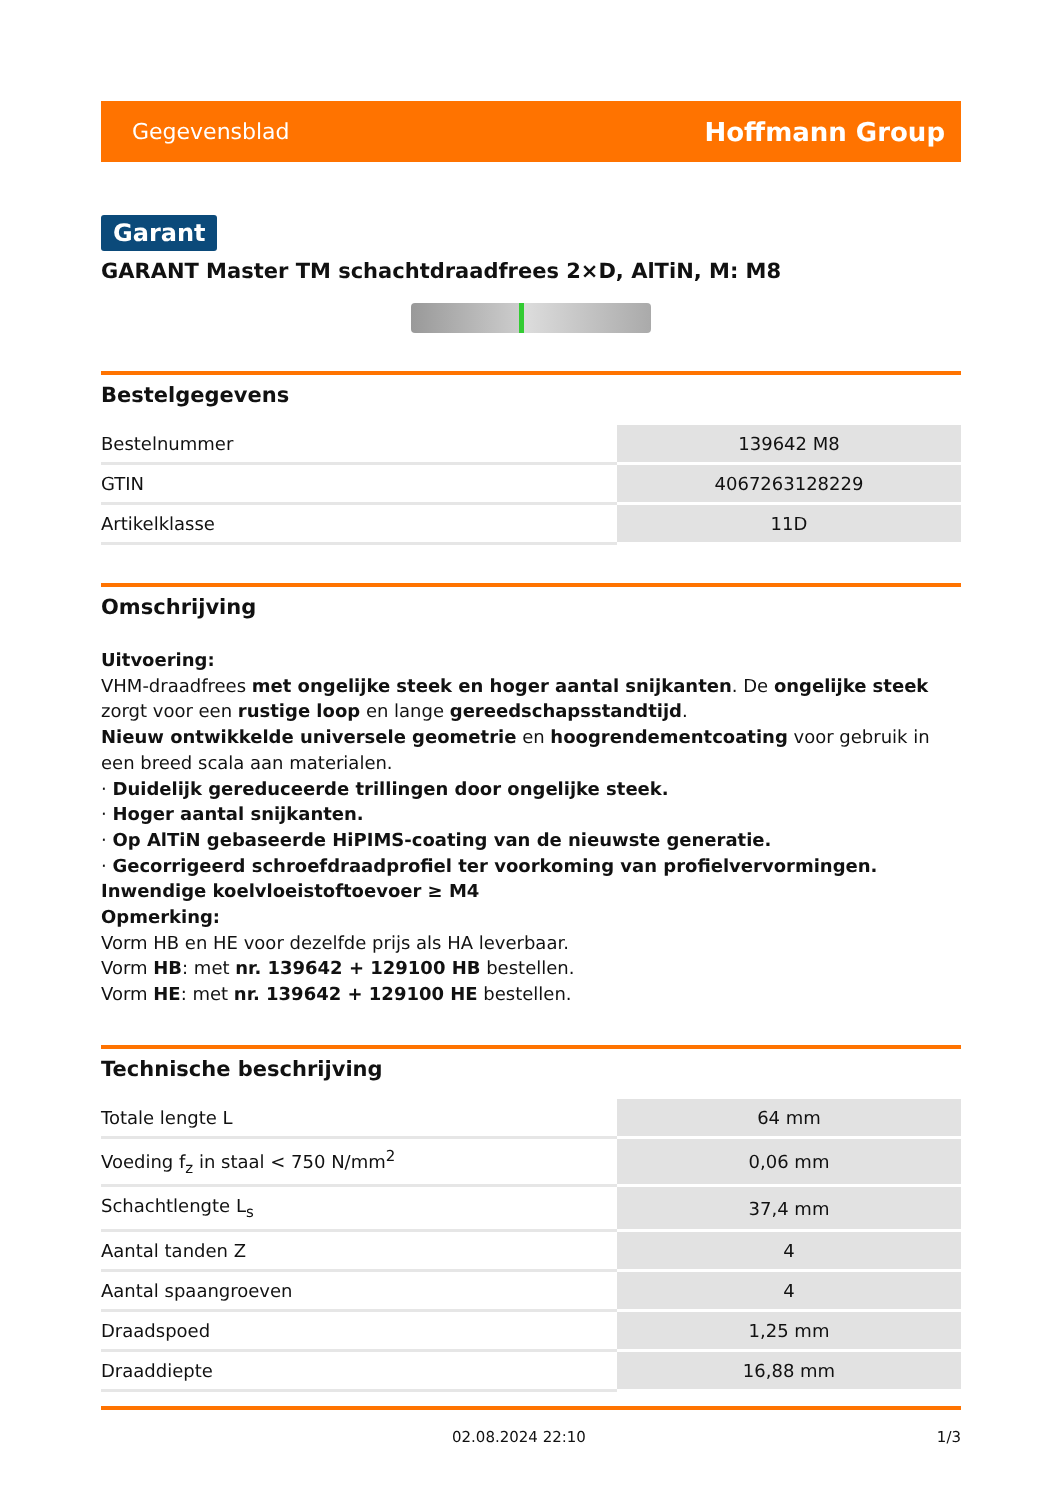Gegevensblad Hoffmann Group
Garant
GARANT Master TM schachtdraadfrees 2×D, AlTiN, M: M8
Bestelgegevens
| Bestelnummer | 139642 M8 |
| GTIN | 4067263128229 |
| Artikelklasse | 11D |
Omschrijving
Uitvoering:
VHM-draadfrees met ongelijke steek en hoger aantal snijkanten. De ongelijke steek zorgt voor een rustige loop en lange gereedschapsstandtijd.
Nieuw ontwikkelde universele geometrie en hoogrendementcoating voor gebruik in een breed scala aan materialen.
· Duidelijk gereduceerde trillingen door ongelijke steek.
· Hoger aantal snijkanten.
· Op AlTiN gebaseerde HiPIMS-coating van de nieuwste generatie.
· Gecorrigeerd schroefdraadprofiel ter voorkoming van profielvervormingen.
Inwendige koelvloeistoftoevoer ≥ M4
Opmerking:
Vorm HB en HE voor dezelfde prijs als HA leverbaar.
Vorm HB: met nr. 139642 + 129100 HB bestellen.
Vorm HE: met nr. 139642 + 129100 HE bestellen.
Technische beschrijving
| Totale lengte L | 64 mm |
| Voeding f<sub>z</sub> in staal < 750 N/mm<sup>2</sup> | 0,06 mm |
| Schachtlengte L<sub>s</sub> | 37,4 mm |
| Aantal tanden Z | 4 |
| Aantal spaangroeven | 4 |
| Draadspoed | 1,25 mm |
| Draaddiepte | 16,88 mm |
02.08.2024 22:10 1/3